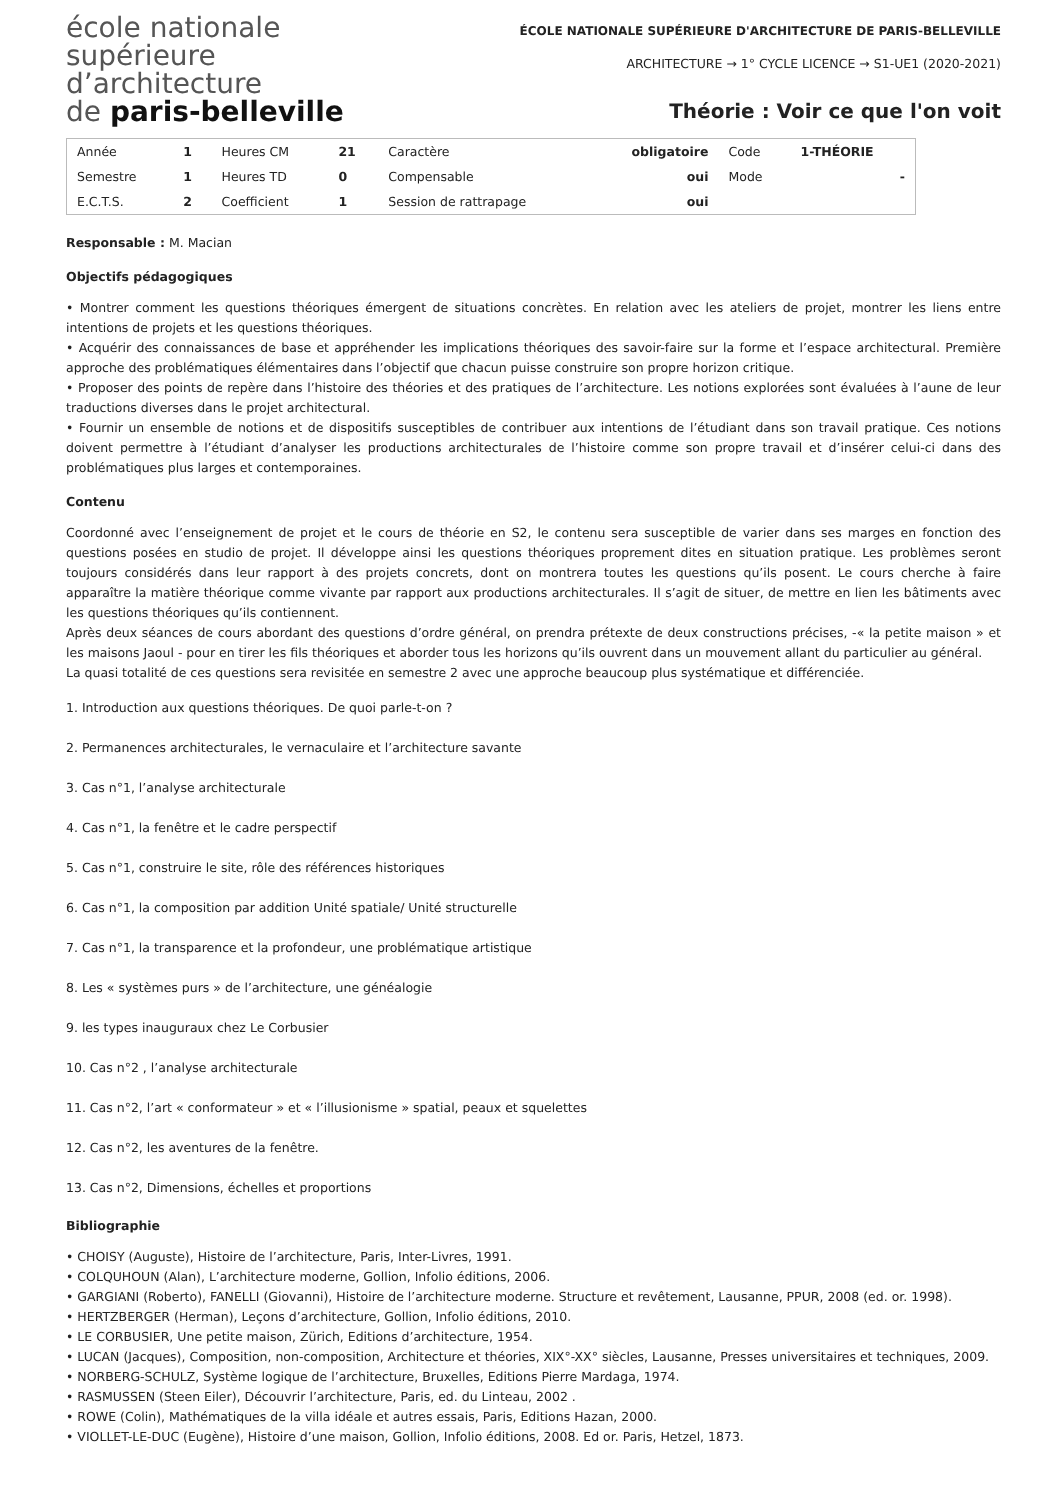école nationale
supérieure
d’architecture
de paris-belleville
ÉCOLE NATIONALE SUPÉRIEURE D'ARCHITECTURE DE PARIS-BELLEVILLE
ARCHITECTURE → 1° CYCLE LICENCE → S1-UE1 (2020-2021)
Théorie : Voir ce que l'on voit
| Année | 1 | Heures CM | 21 | Caractère | obligatoire | Code | 1-THÉORIE |
| Semestre | 1 | Heures TD | 0 | Compensable | oui | Mode | - |
| E.C.T.S. | 2 | Coefficient | 1 | Session de rattrapage | oui | | |
Responsable : M. Macian
Objectifs pédagogiques
• Montrer comment les questions théoriques émergent de situations concrètes. En relation avec les ateliers de projet, montrer les liens entre intentions de projets et les questions théoriques.
• Acquérir des connaissances de base et appréhender les implications théoriques des savoir-faire sur la forme et l’espace architectural. Première approche des problématiques élémentaires dans l’objectif que chacun puisse construire son propre horizon critique.
• Proposer des points de repère dans l’histoire des théories et des pratiques de l’architecture. Les notions explorées sont évaluées à l’aune de leur traductions diverses dans le projet architectural.
• Fournir un ensemble de notions et de dispositifs susceptibles de contribuer aux intentions de l’étudiant dans son travail pratique. Ces notions doivent permettre à l’étudiant d’analyser les productions architecturales de l’histoire comme son propre travail et d’insérer celui-ci dans des problématiques plus larges et contemporaines.
Contenu
Coordonné avec l’enseignement de projet et le cours de théorie en S2, le contenu sera susceptible de varier dans ses marges en fonction des questions posées en studio de projet. Il développe ainsi les questions théoriques proprement dites en situation pratique. Les problèmes seront toujours considérés dans leur rapport à des projets concrets, dont on montrera toutes les questions qu’ils posent. Le cours cherche à faire apparaître la matière théorique comme vivante par rapport aux productions architecturales. Il s’agit de situer, de mettre en lien les bâtiments avec les questions théoriques qu’ils contiennent.
Après deux séances de cours abordant des questions d’ordre général, on prendra prétexte de deux constructions précises, -« la petite maison » et les maisons Jaoul - pour en tirer les fils théoriques et aborder tous les horizons qu’ils ouvrent dans un mouvement allant du particulier au général.
La quasi totalité de ces questions sera revisitée en semestre 2 avec une approche beaucoup plus systématique et différenciée.
1. Introduction aux questions théoriques. De quoi parle-t-on ?
2. Permanences architecturales, le vernaculaire et l’architecture savante
3. Cas n°1, l’analyse architecturale
4. Cas n°1, la fenêtre et le cadre perspectif
5. Cas n°1, construire le site, rôle des références historiques
6. Cas n°1, la composition par addition Unité spatiale/ Unité structurelle
7. Cas n°1, la transparence et la profondeur, une problématique artistique
8. Les « systèmes purs » de l’architecture, une généalogie
9. les types inauguraux chez Le Corbusier
10. Cas n°2 , l’analyse architecturale
11. Cas n°2, l’art « conformateur » et « l’illusionisme » spatial, peaux et squelettes
12. Cas n°2, les aventures de la fenêtre.
13. Cas n°2, Dimensions, échelles et proportions
Bibliographie
• CHOISY (Auguste), Histoire de l’architecture, Paris, Inter-Livres, 1991.
• COLQUHOUN (Alan), L’architecture moderne, Gollion, Infolio éditions, 2006.
• GARGIANI (Roberto), FANELLI (Giovanni), Histoire de l’architecture moderne. Structure et revêtement, Lausanne, PPUR, 2008 (ed. or. 1998).
• HERTZBERGER (Herman), Leçons d’architecture, Gollion, Infolio éditions, 2010.
• LE CORBUSIER, Une petite maison, Zürich, Editions d’architecture, 1954.
• LUCAN (Jacques), Composition, non-composition, Architecture et théories, XIX°-XX° siècles, Lausanne, Presses universitaires et techniques, 2009.
• NORBERG-SCHULZ, Système logique de l’architecture, Bruxelles, Editions Pierre Mardaga, 1974.
• RASMUSSEN (Steen Eiler), Découvrir l’architecture, Paris, ed. du Linteau, 2002 .
• ROWE (Colin), Mathématiques de la villa idéale et autres essais, Paris, Editions Hazan, 2000.
• VIOLLET-LE-DUC (Eugène), Histoire d’une maison, Gollion, Infolio éditions, 2008. Ed or. Paris, Hetzel, 1873.